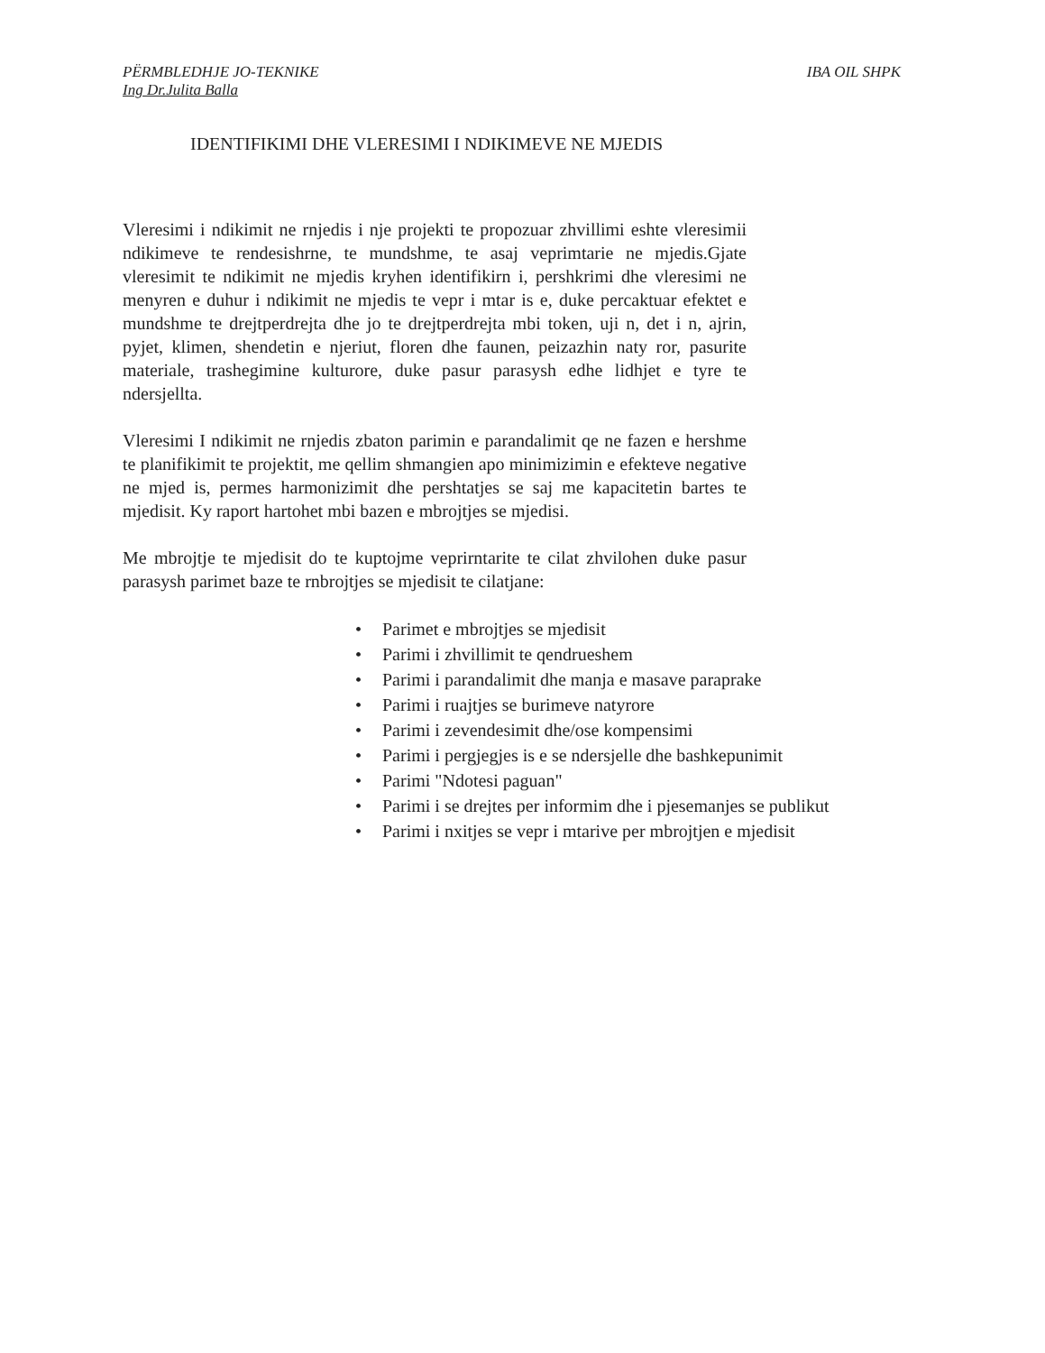PËRMBLEDHJE JO-TEKNIKE IBA OIL SHPK
Ing Dr.Julita Balla
IDENTIFIKIMI DHE VLERESIMI I NDIKIMEVE NE MJEDIS
Vleresimi i ndikimit ne rnjedis i nje projekti te propozuar zhvillimi eshte vleresimii ndikimeve te rendesishrne, te mundshme, te asaj veprimtarie ne mjedis.Gjate vleresimit te ndikimit ne mjedis kryhen identifikirn i, pershkrimi dhe vleresimi ne menyren e duhur i ndikimit ne mjedis te vepr i mtar is e, duke percaktuar efektet e mundshme te drejtperdrejta dhe jo te drejtperdrejta mbi token, uji n, det i n, ajrin, pyjet, klimen, shendetin e njeriut, floren dhe faunen, peizazhin naty ror, pasurite materiale, trashegimine kulturore, duke pasur parasysh edhe lidhjet e tyre te ndersjellta.
Vleresimi I ndikimit ne rnjedis zbaton parimin e parandalimit qe ne fazen e hershme te planifikimit te projektit, me qellim shmangien apo minimizimin e efekteve negative ne mjed is, permes harmonizimit dhe pershtatjes se saj me kapacitetin bartes te mjedisit. Ky raport hartohet mbi bazen e mbrojtjes se mjedisi.
Me mbrojtje te mjedisit do te kuptojme veprirntarite te cilat zhvilohen duke pasur parasysh parimet baze te rnbrojtjes se mjedisit te cilatjane:
• Parimet e mbrojtjes se mjedisit
• Parimi i zhvillimit te qendrueshem
• Parimi i parandalimit dhe manja e masave paraprake
• Parimi i ruajtjes se burimeve natyrore
• Parimi i zevendesimit dhe/ose kompensimi
• Parimi i pergjegjes is e se ndersjelle dhe bashkepunimit
• Parimi "Ndotesi paguan"
• Parimi i se drejtes per informim dhe i pjesemanjes se publikut
• Parimi i nxitjes se vepr i mtarive per mbrojtjen e mjedisit